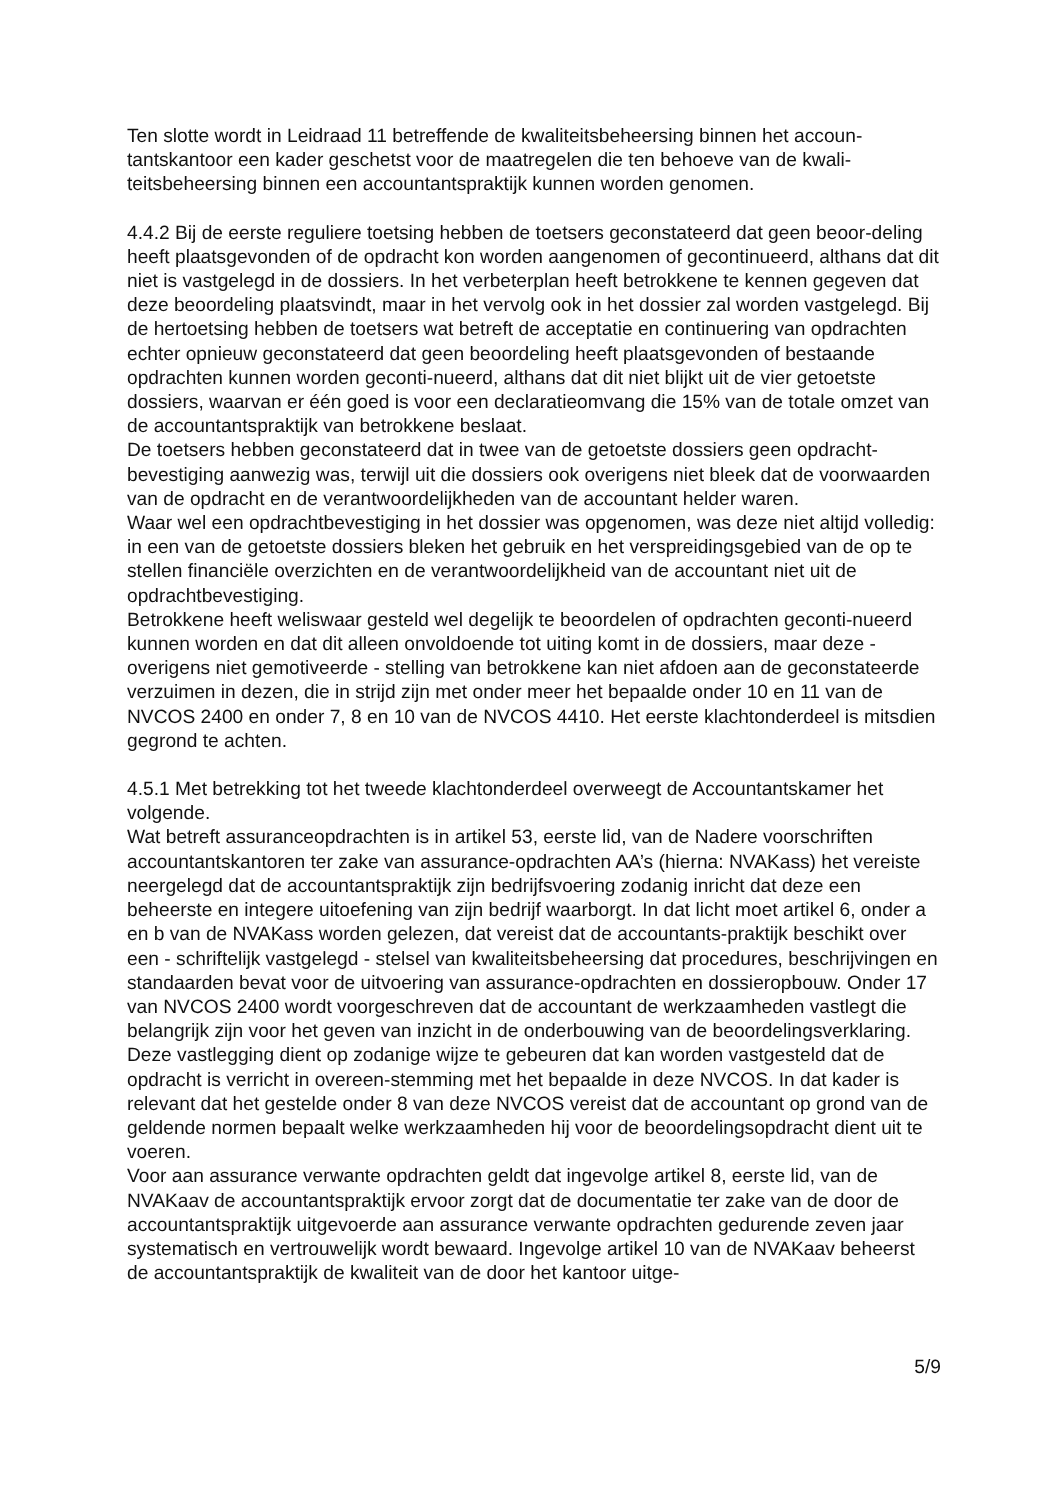Ten slotte wordt in Leidraad 11 betreffende de kwaliteitsbeheersing binnen het accoun-tantskantoor een kader geschetst voor de maatregelen die ten behoeve van de kwali-teitsbeheersing binnen een accountantspraktijk kunnen worden genomen.
4.4.2 Bij de eerste reguliere toetsing hebben de toetsers geconstateerd dat geen beoor-deling heeft plaatsgevonden of de opdracht kon worden aangenomen of gecontinueerd, althans dat dit niet is vastgelegd in de dossiers. In het verbeterplan heeft betrokkene te kennen gegeven dat deze beoordeling plaatsvindt, maar in het vervolg ook in het dossier zal worden vastgelegd. Bij de hertoetsing hebben de toetsers wat betreft de acceptatie en continuering van opdrachten echter opnieuw geconstateerd dat geen beoordeling heeft plaatsgevonden of bestaande opdrachten kunnen worden geconti-nueerd, althans dat dit niet blijkt uit de vier getoetste dossiers, waarvan er één goed is voor een declaratieomvang die 15% van de totale omzet van de accountantspraktijk van betrokkene beslaat.
De toetsers hebben geconstateerd dat in twee van de getoetste dossiers geen opdracht-bevestiging aanwezig was, terwijl uit die dossiers ook overigens niet bleek dat de voorwaarden van de opdracht en de verantwoordelijkheden van de accountant helder waren.
Waar wel een opdrachtbevestiging in het dossier was opgenomen, was deze niet altijd volledig: in een van de getoetste dossiers bleken het gebruik en het verspreidingsgebied van de op te stellen financiële overzichten en de verantwoordelijkheid van de accountant niet uit de opdrachtbevestiging.
Betrokkene heeft weliswaar gesteld wel degelijk te beoordelen of opdrachten geconti-nueerd kunnen worden en dat dit alleen onvoldoende tot uiting komt in de dossiers, maar deze - overigens niet gemotiveerde - stelling van betrokkene kan niet afdoen aan de geconstateerde verzuimen in dezen, die in strijd zijn met onder meer het bepaalde onder 10 en 11 van de NVCOS 2400 en onder 7, 8 en 10 van de NVCOS 4410. Het eerste klachtonderdeel is mitsdien gegrond te achten.
4.5.1 Met betrekking tot het tweede klachtonderdeel overweegt de Accountantskamer het volgende.
Wat betreft assuranceopdrachten is in artikel 53, eerste lid, van de Nadere voorschriften accountantskantoren ter zake van assurance-opdrachten AA’s (hierna: NVAKass) het vereiste neergelegd dat de accountantspraktijk zijn bedrijfsvoering zodanig inricht dat deze een beheerste en integere uitoefening van zijn bedrijf waarborgt. In dat licht moet artikel 6, onder a en b van de NVAKass worden gelezen, dat vereist dat de accountants-praktijk beschikt over een - schriftelijk vastgelegd - stelsel van kwaliteitsbeheersing dat procedures, beschrijvingen en standaarden bevat voor de uitvoering van assurance-opdrachten en dossieropbouw. Onder 17 van NVCOS 2400 wordt voorgeschreven dat de accountant de werkzaamheden vastlegt die belangrijk zijn voor het geven van inzicht in de onderbouwing van de beoordelingsverklaring. Deze vastlegging dient op zodanige wijze te gebeuren dat kan worden vastgesteld dat de opdracht is verricht in overeen-stemming met het bepaalde in deze NVCOS. In dat kader is relevant dat het gestelde onder 8 van deze NVCOS vereist dat de accountant op grond van de geldende normen bepaalt welke werkzaamheden hij voor de beoordelingsopdracht dient uit te voeren.
Voor aan assurance verwante opdrachten geldt dat ingevolge artikel 8, eerste lid, van de NVAKaav de accountantspraktijk ervoor zorgt dat de documentatie ter zake van de door de accountantspraktijk uitgevoerde aan assurance verwante opdrachten gedurende zeven jaar systematisch en vertrouwelijk wordt bewaard. Ingevolge artikel 10 van de NVAKaav beheerst de accountantspraktijk de kwaliteit van de door het kantoor uitge-
5/9